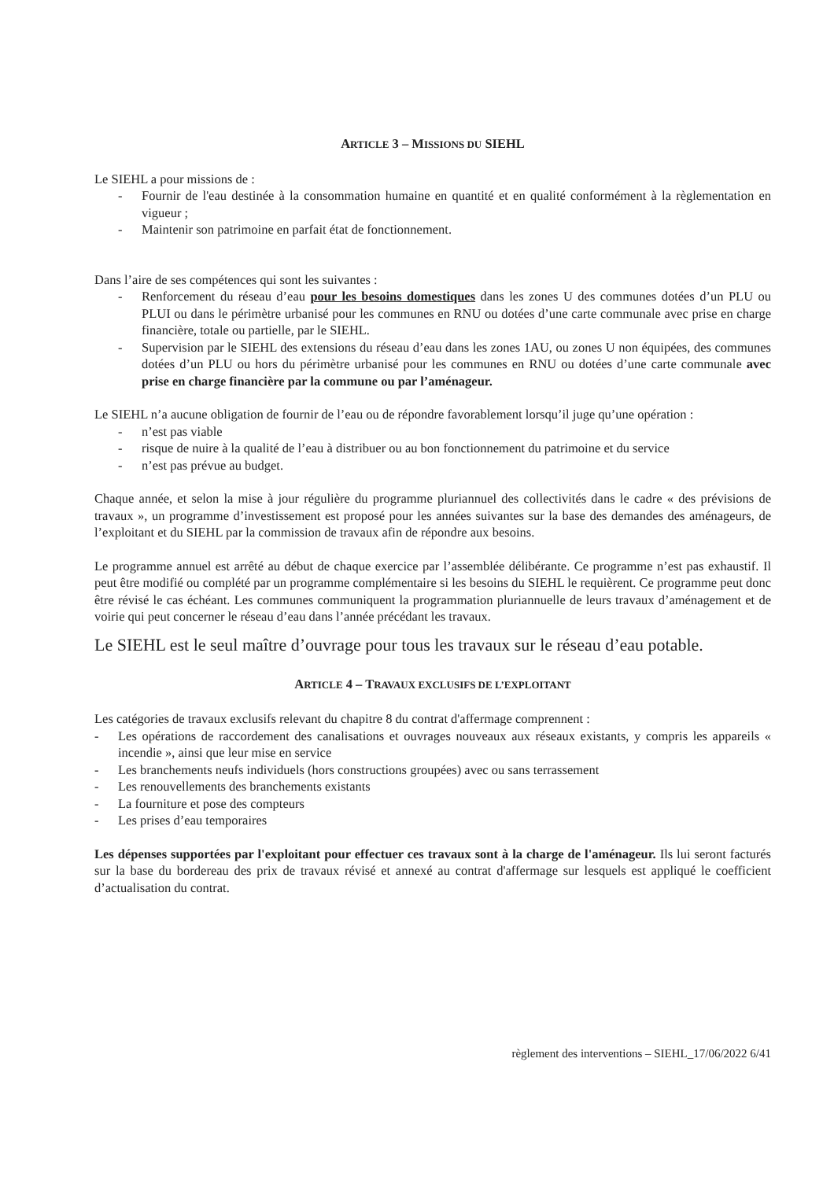ARTICLE 3 – MISSIONS DU SIEHL
Le SIEHL a pour missions de :
- Fournir de l'eau destinée à la consommation humaine en quantité et en qualité conformément à la règlementation en vigueur ;
- Maintenir son patrimoine en parfait état de fonctionnement.
Dans l’aire de ses compétences qui sont les suivantes :
- Renforcement du réseau d’eau pour les besoins domestiques dans les zones U des communes dotées d’un PLU ou PLUI ou dans le périmètre urbanisé pour les communes en RNU ou dotées d’une carte communale avec prise en charge financière, totale ou partielle, par le SIEHL.
- Supervision par le SIEHL des extensions du réseau d’eau dans les zones 1AU, ou zones U non équipées, des communes dotées d’un PLU ou hors du périmètre urbanisé pour les communes en RNU ou dotées d’une carte communale avec prise en charge financière par la commune ou par l’aménageur.
Le SIEHL n’a aucune obligation de fournir de l’eau ou de répondre favorablement lorsqu’il juge qu’une opération :
- n’est pas viable
- risque de nuire à la qualité de l’eau à distribuer ou au bon fonctionnement du patrimoine et du service
- n’est pas prévue au budget.
Chaque année, et selon la mise à jour régulière du programme pluriannuel des collectivités dans le cadre « des prévisions de travaux », un programme d’investissement est proposé pour les années suivantes sur la base des demandes des aménageurs, de l’exploitant et du SIEHL par la commission de travaux afin de répondre aux besoins.
Le programme annuel est arrêté au début de chaque exercice par l’assemblée délibérante. Ce programme n’est pas exhaustif. Il peut être modifié ou complété par un programme complémentaire si les besoins du SIEHL le requièrent. Ce programme peut donc être révisé le cas échéant. Les communes communiquent la programmation pluriannuelle de leurs travaux d’aménagement et de voirie qui peut concerner le réseau d’eau dans l’année précédant les travaux.
Le SIEHL est le seul maître d’ouvrage pour tous les travaux sur le réseau d’eau potable.
ARTICLE 4 – TRAVAUX EXCLUSIFS DE L’EXPLOITANT
Les catégories de travaux exclusifs relevant du chapitre 8 du contrat d'affermage comprennent :
- Les opérations de raccordement des canalisations et ouvrages nouveaux aux réseaux existants, y compris les appareils « incendie », ainsi que leur mise en service
- Les branchements neufs individuels (hors constructions groupées) avec ou sans terrassement
- Les renouvellements des branchements existants
- La fourniture et pose des compteurs
- Les prises d’eau temporaires
Les dépenses supportées par l'exploitant pour effectuer ces travaux sont à la charge de l'aménageur. Ils lui seront facturés sur la base du bordereau des prix de travaux révisé et annexé au contrat d'affermage sur lesquels est appliqué le coefficient d’actualisation du contrat.
règlement des interventions – SIEHL_17/06/2022 6/41